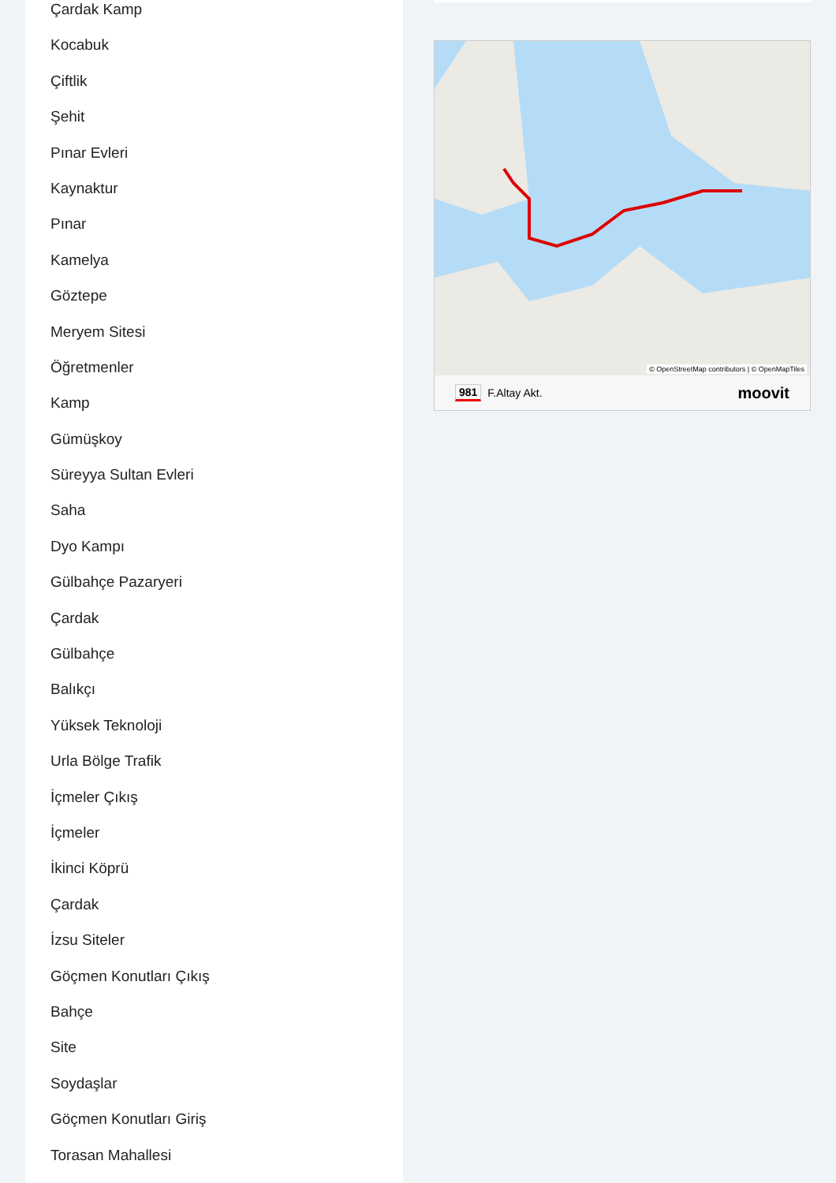Çardak Kamp
Kocabuk
Çiftlik
Şehit
Pınar Evleri
Kaynaktur
Pınar
Kamelya
Göztepe
Meryem Sitesi
Öğretmenler
Kamp
Gümüşkoy
Süreyya Sultan Evleri
Saha
Dyo Kampı
Gülbahçe Pazaryeri
Çardak
Gülbahçe
Balıkçı
Yüksek Teknoloji
Urla Bölge Trafik
İçmeler Çıkış
İçmeler
İkinci Köprü
Çardak
İzsu Siteler
Göçmen Konutları Çıkış
Bahçe
Site
Soydaşlar
Göçmen Konutları Giriş
Torasan Mahallesi
© OpenStreetMap contributors | © OpenMapTiles
981 F.Altay Akt. moovit